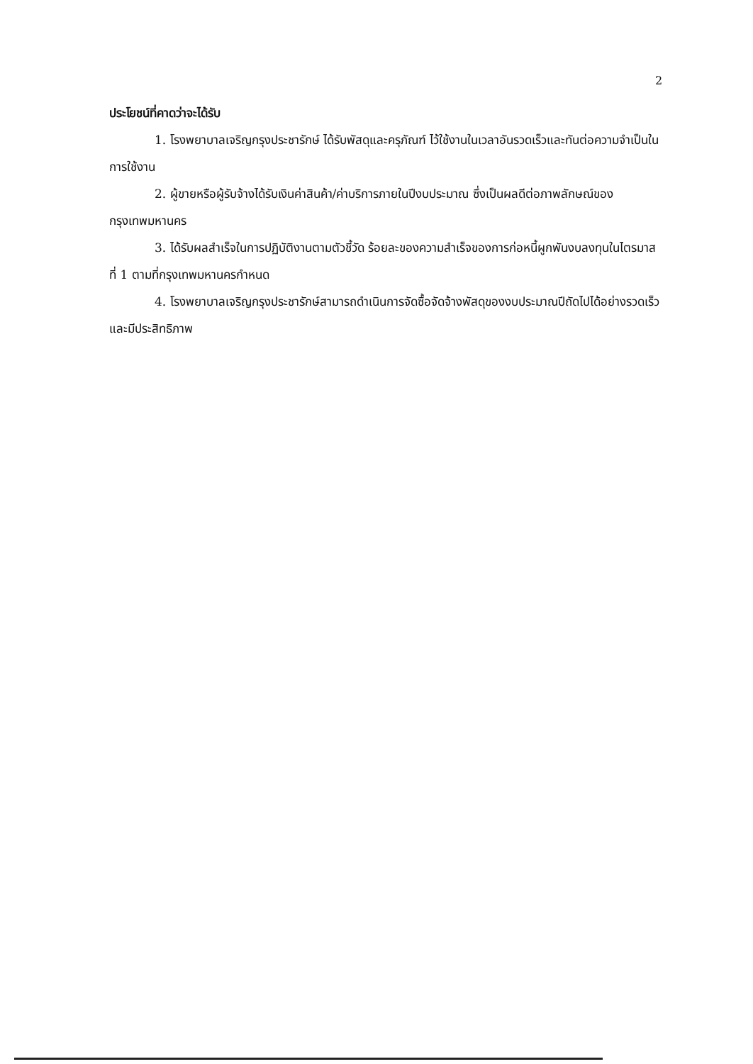2
ประโยชน์ที่คาดว่าจะได้รับ
1. โรงพยาบาลเจริญกรุงประชารักษ์ ได้รับพัสดุและครุภัณฑ์ ไว้ใช้งานในเวลาอันรวดเร็วและทันต่อความจำเป็นในการใช้งาน
2. ผู้ขายหรือผู้รับจ้างได้รับเงินค่าสินค้า/ค่าบริการภายในปีงบประมาณ ซึ่งเป็นผลดีต่อภาพลักษณ์ของกรุงเทพมหานคร
3. ได้รับผลสำเร็จในการปฏิบัติงานตามตัวชี้วัด ร้อยละของความสำเร็จของการก่อหนี้ผูกพันงบลงทุนในไตรมาสที่ 1 ตามที่กรุงเทพมหานครกำหนด
4. โรงพยาบาลเจริญกรุงประชารักษ์สามารถดำเนินการจัดซื้อจัดจ้างพัสดุของงบประมาณปีถัดไปได้อย่างรวดเร็ว และมีประสิทธิภาพ